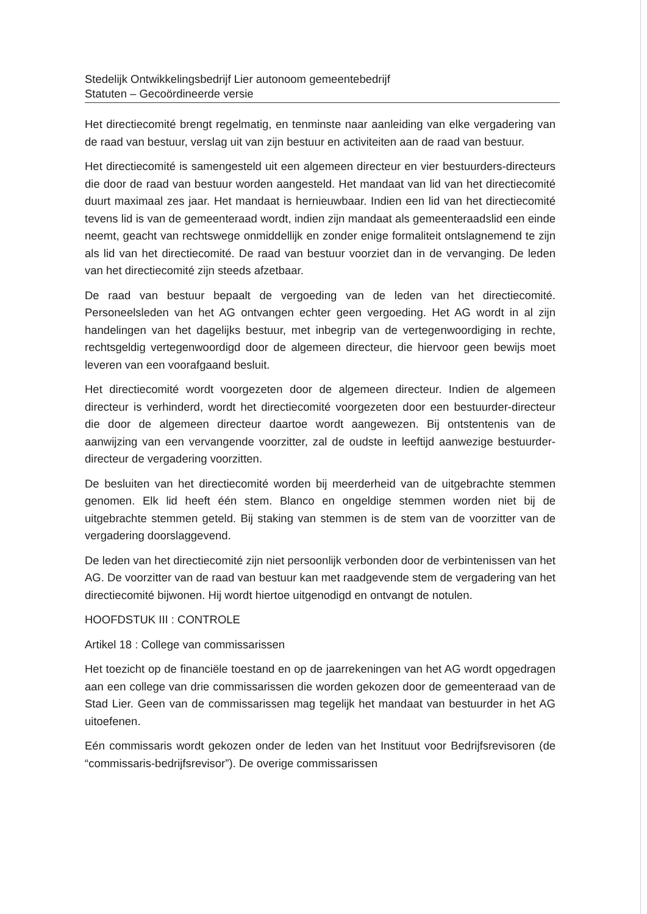Stedelijk Ontwikkelingsbedrijf Lier autonoom gemeentebedrijf
Statuten – Gecoördineerde versie
Het directiecomité brengt regelmatig, en tenminste naar aanleiding van elke vergadering van de raad van bestuur, verslag uit van zijn bestuur en activiteiten aan de raad van bestuur.
Het directiecomité is samengesteld uit een algemeen directeur en vier bestuurders-directeurs die door de raad van bestuur worden aangesteld. Het mandaat van lid van het directiecomité duurt maximaal zes jaar. Het mandaat is hernieuwbaar. Indien een lid van het directiecomité tevens lid is van de gemeenteraad wordt, indien zijn mandaat als gemeenteraadslid een einde neemt, geacht van rechtswege onmiddellijk en zonder enige formaliteit ontslagnemend te zijn als lid van het directiecomité. De raad van bestuur voorziet dan in de vervanging. De leden van het directiecomité zijn steeds afzetbaar.
De raad van bestuur bepaalt de vergoeding van de leden van het directiecomité. Personeelsleden van het AG ontvangen echter geen vergoeding. Het AG wordt in al zijn handelingen van het dagelijks bestuur, met inbegrip van de vertegenwoordiging in rechte, rechtsgeldig vertegenwoordigd door de algemeen directeur, die hiervoor geen bewijs moet leveren van een voorafgaand besluit.
Het directiecomité wordt voorgezeten door de algemeen directeur. Indien de algemeen directeur is verhinderd, wordt het directiecomité voorgezeten door een bestuurder-directeur die door de algemeen directeur daartoe wordt aangewezen. Bij ontstentenis van de aanwijzing van een vervangende voorzitter, zal de oudste in leeftijd aanwezige bestuurder-directeur de vergadering voorzitten.
De besluiten van het directiecomité worden bij meerderheid van de uitgebrachte stemmen genomen. Elk lid heeft één stem. Blanco en ongeldige stemmen worden niet bij de uitgebrachte stemmen geteld. Bij staking van stemmen is de stem van de voorzitter van de vergadering doorslaggevend.
De leden van het directiecomité zijn niet persoonlijk verbonden door de verbintenissen van het AG. De voorzitter van de raad van bestuur kan met raadgevende stem de vergadering van het directiecomité bijwonen. Hij wordt hiertoe uitgenodigd en ontvangt de notulen.
HOOFDSTUK III : CONTROLE
Artikel 18 : College van commissarissen
Het toezicht op de financiële toestand en op de jaarrekeningen van het AG wordt opgedragen aan een college van drie commissarissen die worden gekozen door de gemeenteraad van de Stad Lier. Geen van de commissarissen mag tegelijk het mandaat van bestuurder in het AG uitoefenen.
Eén commissaris wordt gekozen onder de leden van het Instituut voor Bedrijfsrevisoren (de “commissaris-bedrijfsrevisor”). De overige commissarissen